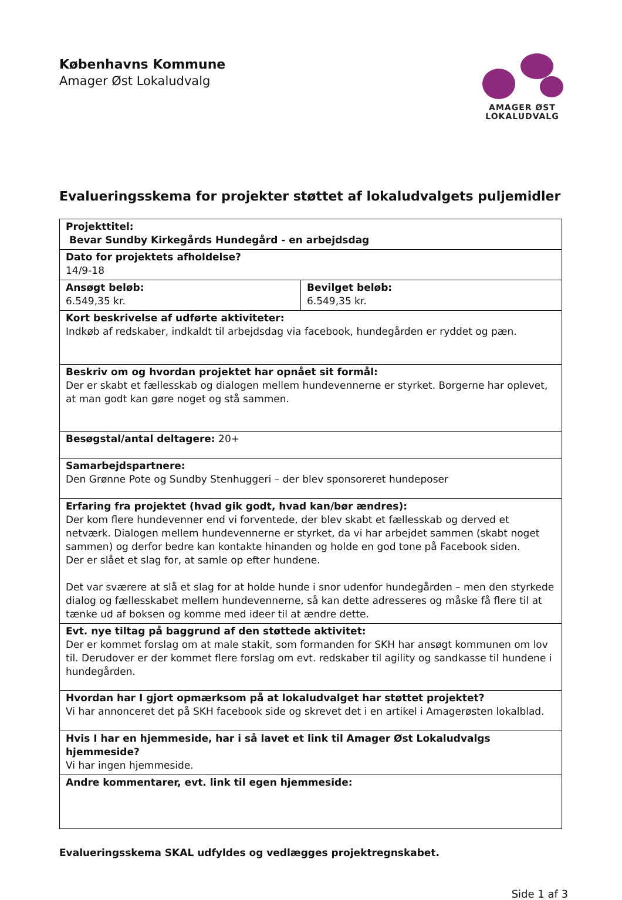Københavns Kommune
Amager Øst Lokaludvalg
AMAGER ØST
LOKALUDVALG
Evalueringsskema for projekter støttet af lokaludvalgets puljemidler
| Projekttitel: Bevar Sundby Kirkegårds Hundegård - en arbejdsdag | |
| Dato for projektets afholdelse? 14/9-18 | |
| Ansøgt beløb: 6.549,35 kr. | Bevilget beløb: 6.549,35 kr. |
| Kort beskrivelse af udførte aktiviteter: Indkøb af redskaber, indkaldt til arbejdsdag via facebook, hundegården er ryddet og pæn. | |
| Beskriv om og hvordan projektet har opnået sit formål: Der er skabt et fællesskab og dialogen mellem hundevennerne er styrket. Borgerne har oplevet, at man godt kan gøre noget og stå sammen. | |
| Besøgstal/antal deltagere: 20+ | |
| Samarbejdspartnere: Den Grønne Pote og Sundby Stenhuggeri – der blev sponsoreret hundeposer | |
| Erfaring fra projektet (hvad gik godt, hvad kan/bør ændres): Der kom flere hundevenner end vi forventede, der blev skabt et fællesskab og derved et netværk. Dialogen mellem hundevennerne er styrket, da vi har arbejdet sammen (skabt noget sammen) og derfor bedre kan kontakte hinanden og holde en god tone på Facebook siden. Der er slået et slag for, at samle op efter hundene. Det var sværere at slå et slag for at holde hunde i snor udenfor hundegården – men den styrkede dialog og fællesskabet mellem hundevennerne, så kan dette adresseres og måske få flere til at tænke ud af boksen og komme med ideer til at ændre dette. | |
| Evt. nye tiltag på baggrund af den støttede aktivitet: Der er kommet forslag om at male stakit, som formanden for SKH har ansøgt kommunen om lov til. Derudover er der kommet flere forslag om evt. redskaber til agility og sandkasse til hundene i hundegården. | |
| Hvordan har I gjort opmærksom på at lokaludvalget har støttet projektet? Vi har annonceret det på SKH facebook side og skrevet det i en artikel i Amagerøsten lokalblad. | |
| Hvis I har en hjemmeside, har i så lavet et link til Amager Øst Lokaludvalgs hjemmeside? Vi har ingen hjemmeside. | |
| Andre kommentarer, evt. link til egen hjemmeside: | |
Evalueringsskema SKAL udfyldes og vedlægges projektregnskabet.
Side 1 af 3